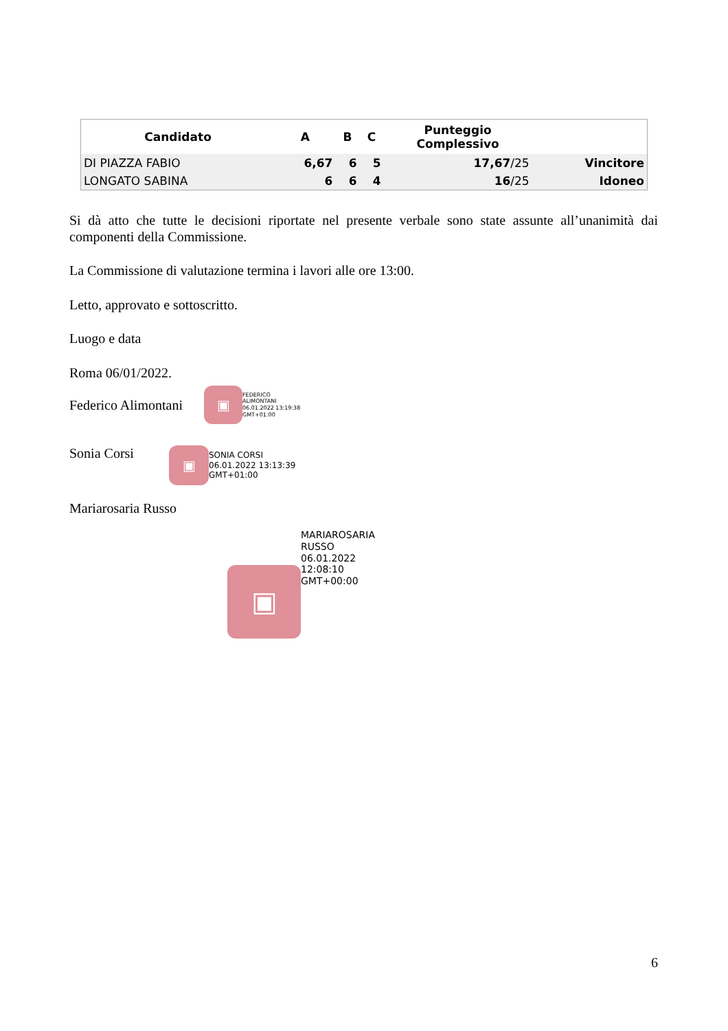| Candidato | A | B | C | Punteggio Complessivo | |
| --- | --- | --- | --- | --- | --- |
| DI PIAZZA FABIO | 6,67 | 6 | 5 | 17,67 /25 | Vincitore |
| LONGATO SABINA | 6 | 6 | 4 | 16 /25 | Idoneo |
Si dà atto che tutte le decisioni riportate nel presente verbale sono state assunte all’unanimità dai componenti della Commissione.
La Commissione di valutazione termina i lavori alle ore 13:00.
Letto, approvato e sottoscritto.
Luogo e data
Roma 06/01/2022.
Federico Alimontani
▣
FEDERICO
ALIMONTANI
06.01.2022 13:19:38
GMT+01:00
Sonia Corsi
▣
SONIA CORSI
06.01.2022 13:13:39
GMT+01:00
Mariarosaria Russo
▣
MARIAROSARIA
RUSSO
06.01.2022
12:08:10
GMT+00:00
6